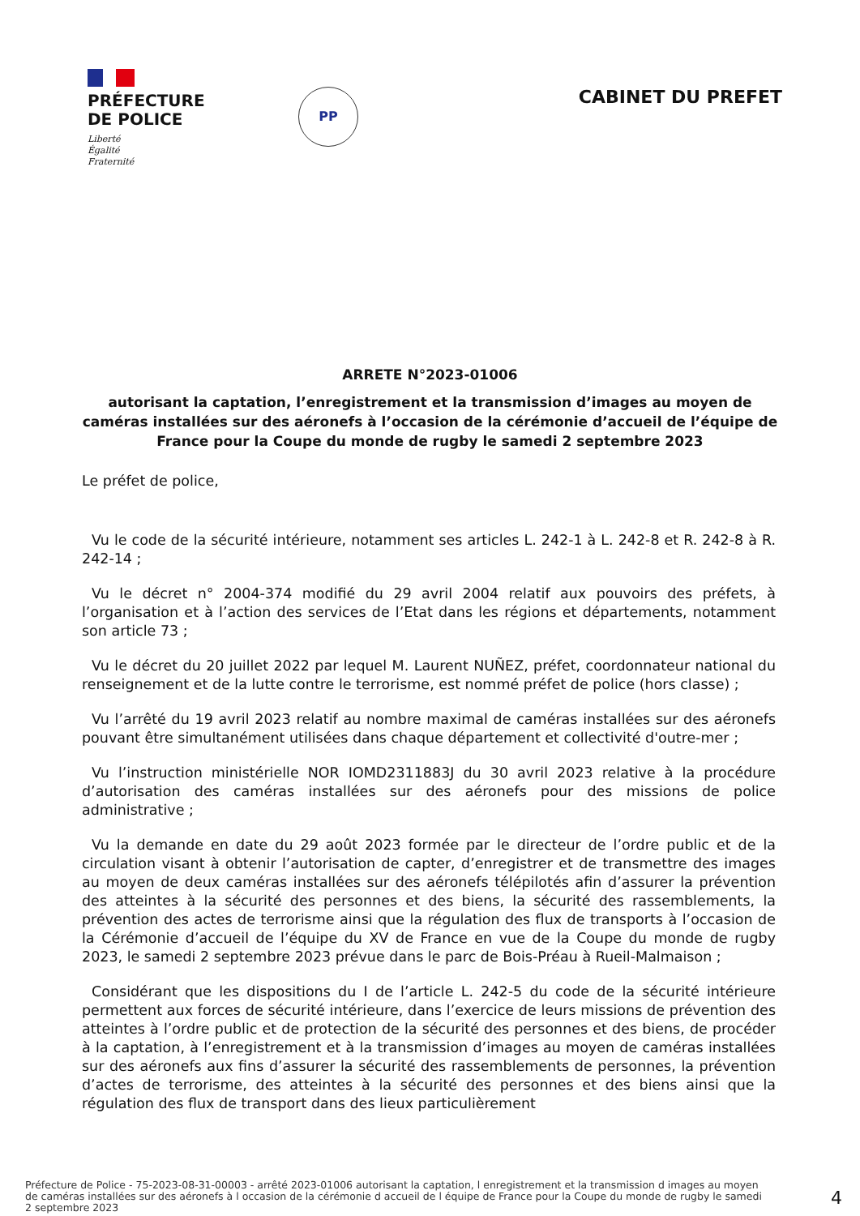PRÉFECTURE
DE POLICE
Liberté
Égalité
Fraternité
PP
CABINET DU PREFET
ARRETE N°2023-01006
autorisant la captation, l’enregistrement et la transmission d’images au moyen de caméras installées sur des aéronefs à l’occasion de la cérémonie d’accueil de l’équipe de France pour la Coupe du monde de rugby le samedi 2 septembre 2023
Le préfet de police,
Vu le code de la sécurité intérieure, notamment ses articles L. 242-1 à L. 242-8 et R. 242-8 à R. 242-14 ;
Vu le décret n° 2004-374 modifié du 29 avril 2004 relatif aux pouvoirs des préfets, à l’organisation et à l’action des services de l’Etat dans les régions et départements, notamment son article 73 ;
Vu le décret du 20 juillet 2022 par lequel M. Laurent NUÑEZ, préfet, coordonnateur national du renseignement et de la lutte contre le terrorisme, est nommé préfet de police (hors classe) ;
Vu l’arrêté du 19 avril 2023 relatif au nombre maximal de caméras installées sur des aéronefs pouvant être simultanément utilisées dans chaque département et collectivité d'outre-mer ;
Vu l’instruction ministérielle NOR IOMD2311883J du 30 avril 2023 relative à la procédure d’autorisation des caméras installées sur des aéronefs pour des missions de police administrative ;
Vu la demande en date du 29 août 2023 formée par le directeur de l’ordre public et de la circulation visant à obtenir l’autorisation de capter, d’enregistrer et de transmettre des images au moyen de deux caméras installées sur des aéronefs télépilotés afin d’assurer la prévention des atteintes à la sécurité des personnes et des biens, la sécurité des rassemblements, la prévention des actes de terrorisme ainsi que la régulation des flux de transports à l’occasion de la Cérémonie d’accueil de l’équipe du XV de France en vue de la Coupe du monde de rugby 2023, le samedi 2 septembre 2023 prévue dans le parc de Bois-Préau à Rueil-Malmaison ;
Considérant que les dispositions du I de l’article L. 242-5 du code de la sécurité intérieure permettent aux forces de sécurité intérieure, dans l’exercice de leurs missions de prévention des atteintes à l’ordre public et de protection de la sécurité des personnes et des biens, de procéder à la captation, à l’enregistrement et à la transmission d’images au moyen de caméras installées sur des aéronefs aux fins d’assurer la sécurité des rassemblements de personnes, la prévention d’actes de terrorisme, des atteintes à la sécurité des personnes et des biens ainsi que la régulation des flux de transport dans des lieux particulièrement
Préfecture de Police - 75-2023-08-31-00003 - arrêté 2023-01006 autorisant la captation, l enregistrement et la transmission d images au moyen de caméras installées sur des aéronefs à l occasion de la cérémonie d accueil de l équipe de France pour la Coupe du monde de rugby le samedi 2 septembre 2023
4